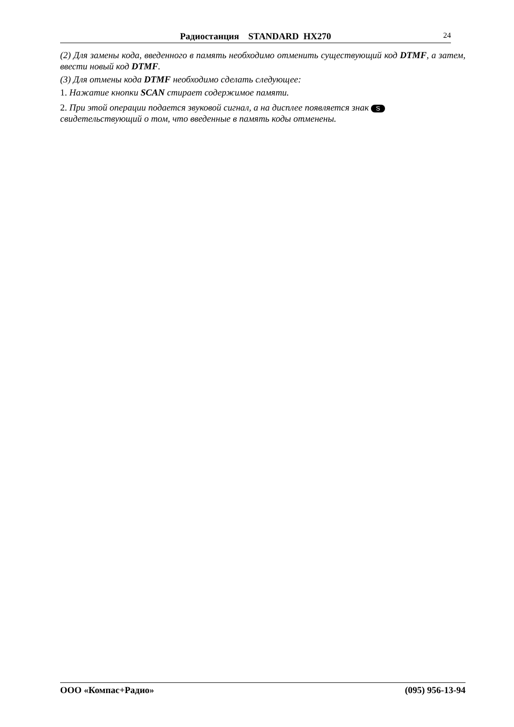Радиостанция STANDARD HX270 24
(2) Для замены кода, введенного в память необходимо отменить существующий код DTMF, а затем, ввести новый код DTMF.
(3) Для отмены кода DTMF необходимо сделать следующее:
1. Нажатие кнопки SCAN стирает содержимое памяти.
2. При этой операции подается звуковой сигнал, а на дисплее появляется знак S
свидетельствующий о том, что введенные в память коды отменены.
ООО «Компас+Радио» (095) 956-13-94